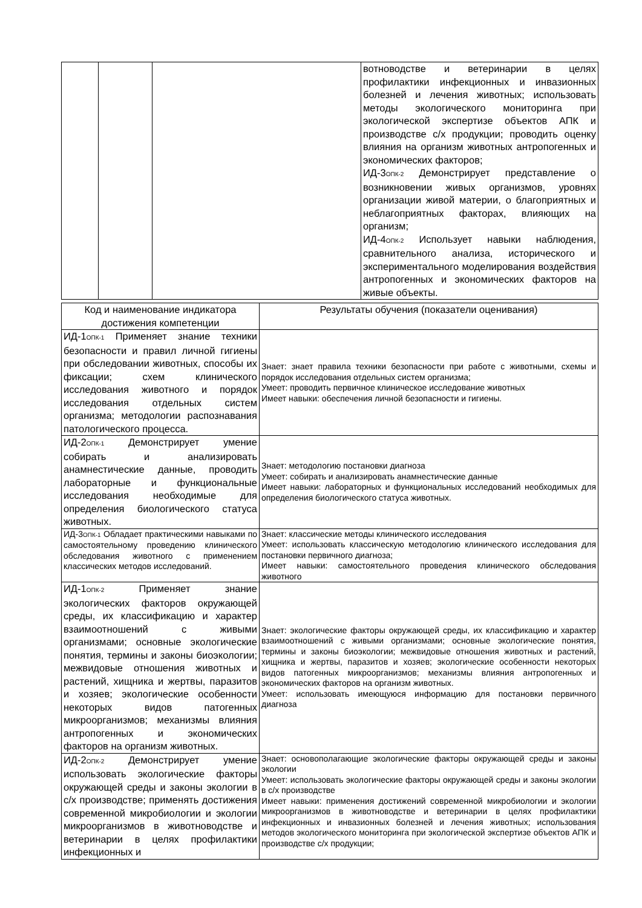| | | | вотноводстве и ветеринарии в целях профилактики инфекционных и инвазионных болезней и лечения животных; использовать методы экологического мониторинга при экологической экспертизе объектов АПК и производстве с/х продукции; проводить оценку влияния на организм животных антропогенных и экономических факторов; ИД-3<sub>ОПК-2</sub> Демонстрирует представление о возникновении живых организмов, уровнях организации живой материи, о благоприятных и неблагоприятных факторах, влияющих на организм; ИД-4<sub>ОПК-2</sub> Использует навыки наблюдения, сравнительного анализа, исторического и экспериментального моделирования воздействия антропогенных и экономических факторов на живые объекты. |
| Код и наименование индикатора достижения компетенции | Результаты обучения (показатели оценивания) |
| --- | --- |
| ИД-1<sub>ОПК-1</sub> Применяет знание техники безопасности и правил личной гигиены при обследовании животных, способы их фиксации; схем клинического исследования животного и порядок исследования отдельных систем организма; методологии распознавания патологического процесса. | Знает: знает правила техники безопасности при работе с животными, схемы и порядок исследования отдельных систем организма; Умеет: проводить первичное клиническое исследование животных Имеет навыки: обеспечения личной безопасности и гигиены. |
| ИД-2<sub>ОПК-1</sub> Демонстрирует умение собирать и анализировать анамнестические данные, проводить лабораторные и функциональные исследования необходимые для определения биологического статуса животных. | Знает: методологию постановки диагноза Умеет: собирать и анализировать анамнестические данные Имеет навыки: лабораторных и функциональных исследований необходимых для определения биологического статуса животных. |
| ИД-3<sub>ОПК-1</sub> Обладает практическими навыками по самостоятельному проведению клинического обследования животного с применением классических методов исследований. | Знает: классические методы клинического исследования Умеет: использовать классическую методологию клинического исследования для постановки первичного диагноза; Имеет навыки: самостоятельного проведения клинического обследования животного |
| ИД-1<sub>ОПК-2</sub> Применяет знание экологических факторов окружающей среды, их классификацию и характер взаимоотношений с живыми организмами; основные экологические понятия, термины и законы биоэкологии; межвидовые отношения животных и растений, хищника и жертвы, паразитов и хозяев; экологические особенности некоторых видов патогенных микроорганизмов; механизмы влияния антропогенных и экономических факторов на организм животных. | Знает: экологические факторы окружающей среды, их классификацию и характер взаимоотношений с живыми организмами; основные экологические понятия, термины и законы биоэкологии; межвидовые отношения животных и растений, хищника и жертвы, паразитов и хозяев; экологические особенности некоторых видов патогенных микроорганизмов; механизмы влияния антропогенных и экономических факторов на организм животных. Умеет: использовать имеющуюся информацию для постановки первичного диагноза |
| ИД-2<sub>ОПК-2</sub> Демонстрирует умение использовать экологические факторы окружающей среды и законы экологии в с/х производстве; применять достижения современной микробиологии и экологии микроорганизмов в животноводстве и ветеринарии в целях профилактики инфекционных и | Знает: основополагающие экологические факторы окружающей среды и законы экологии Умеет: использовать экологические факторы окружающей среды и законы экологии в с/х производстве Имеет навыки: применения достижений современной микробиологии и экологии микроорганизмов в животноводстве и ветеринарии в целях профилактики инфекционных и инвазионных болезней и лечения животных; использования методов экологического мониторинга при экологической экспертизе объектов АПК и производстве с/х продукции; |